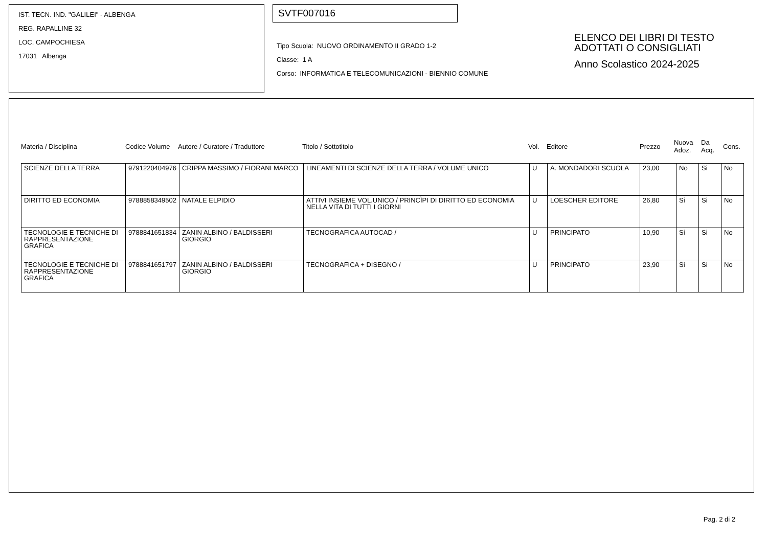IST. TECN. IND. "GALILEI" - ALBENGA
REG. RAPALLINE 32
LOC. CAMPOCHIESA
17031 Albenga
SVTF007016
Tipo Scuola: NUOVO ORDINAMENTO II GRADO 1-2
Classe: 1 A
Corso: INFORMATICA E TELECOMUNICAZIONI - BIENNIO COMUNE
ELENCO DEI LIBRI DI TESTO
ADOTTATI O CONSIGLIATI
Anno Scolastico 2024-2025
Materia / Disciplina Codice Volume Autore / Curatore / Traduttore Titolo / Sottotitolo Vol. Editore Prezzo
Nuova
Adoz.
Da
Acq.
Cons.
| SCIENZE DELLA TERRA | 9791220404976 | CRIPPA MASSIMO / FIORANI MARCO | LINEAMENTI DI SCIENZE DELLA TERRA / VOLUME UNICO | U | A. MONDADORI SCUOLA | 23,00 | No | Si | No |
| DIRITTO ED ECONOMIA | 9788858349502 | NATALE ELPIDIO | ATTIVI INSIEME VOL.UNICO / PRINCÌPI DI DIRITTO ED ECONOMIA NELLA VITA DI TUTTI I GIORNI | U | LOESCHER EDITORE | 26,80 | Si | Si | No |
| TECNOLOGIE E TECNICHE DI RAPPRESENTAZIONE GRAFICA | 9788841651834 | ZANIN ALBINO / BALDISSERI GIORGIO | TECNOGRAFICA AUTOCAD / | U | PRINCIPATO | 10,90 | Si | Si | No |
| TECNOLOGIE E TECNICHE DI RAPPRESENTAZIONE GRAFICA | 9788841651797 | ZANIN ALBINO / BALDISSERI GIORGIO | TECNOGRAFICA + DISEGNO / | U | PRINCIPATO | 23,90 | Si | Si | No |
Pag. 2 di 2